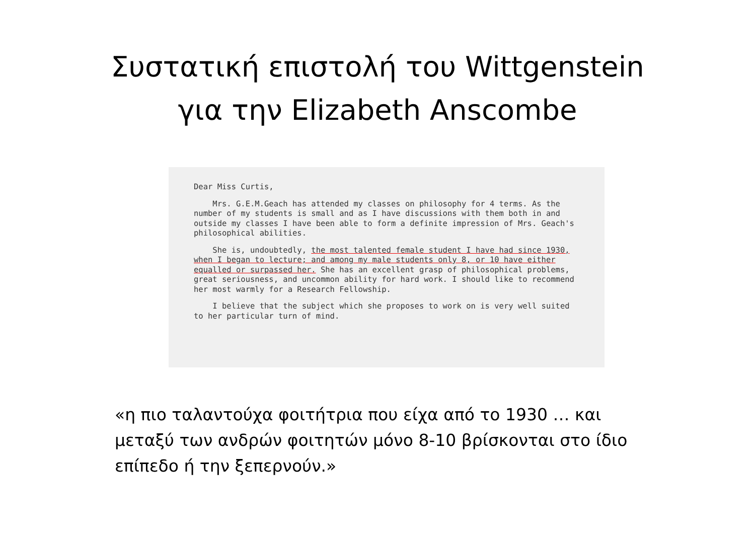Συστατική επιστολή του Wittgenstein
για την Elizabeth Anscombe
Dear Miss Curtis,
Mrs. G.E.M.Geach has attended my classes on philosophy for 4 terms. As the number of my students is small and as I have discussions with them both in and outside my classes I have been able to form a definite impression of Mrs. Geach's philosophical abilities.
She is, undoubtedly, the most talented female student I have had since 1930, when I began to lecture; and among my male students only 8, or 10 have either equalled or surpassed her. She has an excellent grasp of philosophical problems, great seriousness, and uncommon ability for hard work. I should like to recommend her most warmly for a Research Fellowship.
I believe that the subject which she proposes to work on is very well suited to her particular turn of mind.
«η πιο ταλαντούχα φοιτήτρια που είχα από το 1930 … και μεταξύ των ανδρών φοιτητών μόνο 8-10 βρίσκονται στο ίδιο επίπεδο ή την ξεπερνούν.»